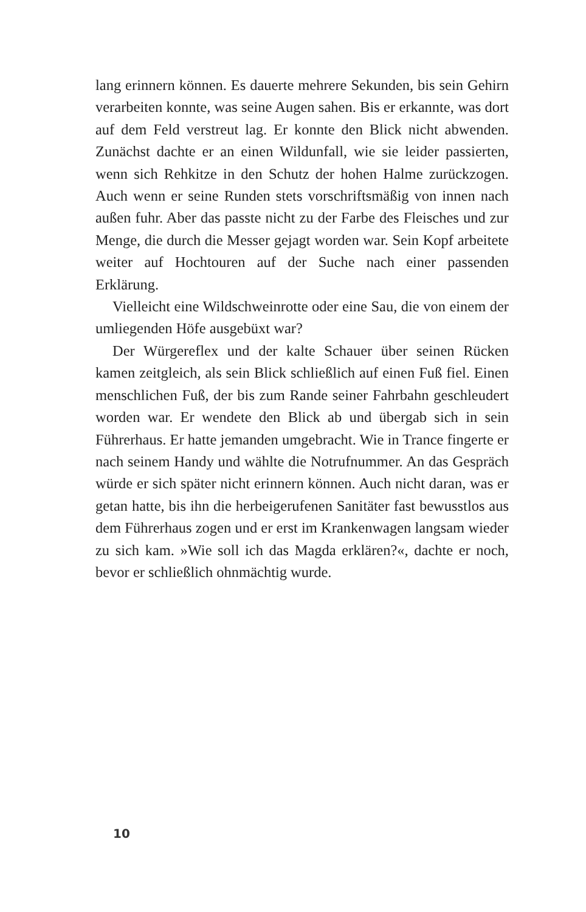lang erinnern können. Es dauerte mehrere Sekunden, bis sein Gehirn verarbeiten konnte, was seine Augen sahen. Bis er erkannte, was dort auf dem Feld verstreut lag. Er konnte den Blick nicht abwenden. Zunächst dachte er an einen Wildunfall, wie sie leider passierten, wenn sich Rehkitze in den Schutz der hohen Halme zurückzogen. Auch wenn er seine Runden stets vorschriftsmäßig von innen nach außen fuhr. Aber das passte nicht zu der Farbe des Fleisches und zur Menge, die durch die Messer gejagt worden war. Sein Kopf arbeitete weiter auf Hochtouren auf der Suche nach einer passenden Erklärung.
Vielleicht eine Wildschweinrotte oder eine Sau, die von einem der umliegenden Höfe ausgebüxt war?
Der Würgereflex und der kalte Schauer über seinen Rücken kamen zeitgleich, als sein Blick schließlich auf einen Fuß fiel. Einen menschlichen Fuß, der bis zum Rande seiner Fahrbahn geschleudert worden war. Er wendete den Blick ab und übergab sich in sein Führerhaus. Er hatte jemanden umgebracht. Wie in Trance fingerte er nach seinem Handy und wählte die Notrufnummer. An das Gespräch würde er sich später nicht erinnern können. Auch nicht daran, was er getan hatte, bis ihn die herbeigerufenen Sanitäter fast bewusstlos aus dem Führerhaus zogen und er erst im Krankenwagen langsam wieder zu sich kam. »Wie soll ich das Magda erklären?«, dachte er noch, bevor er schließlich ohnmächtig wurde.
10